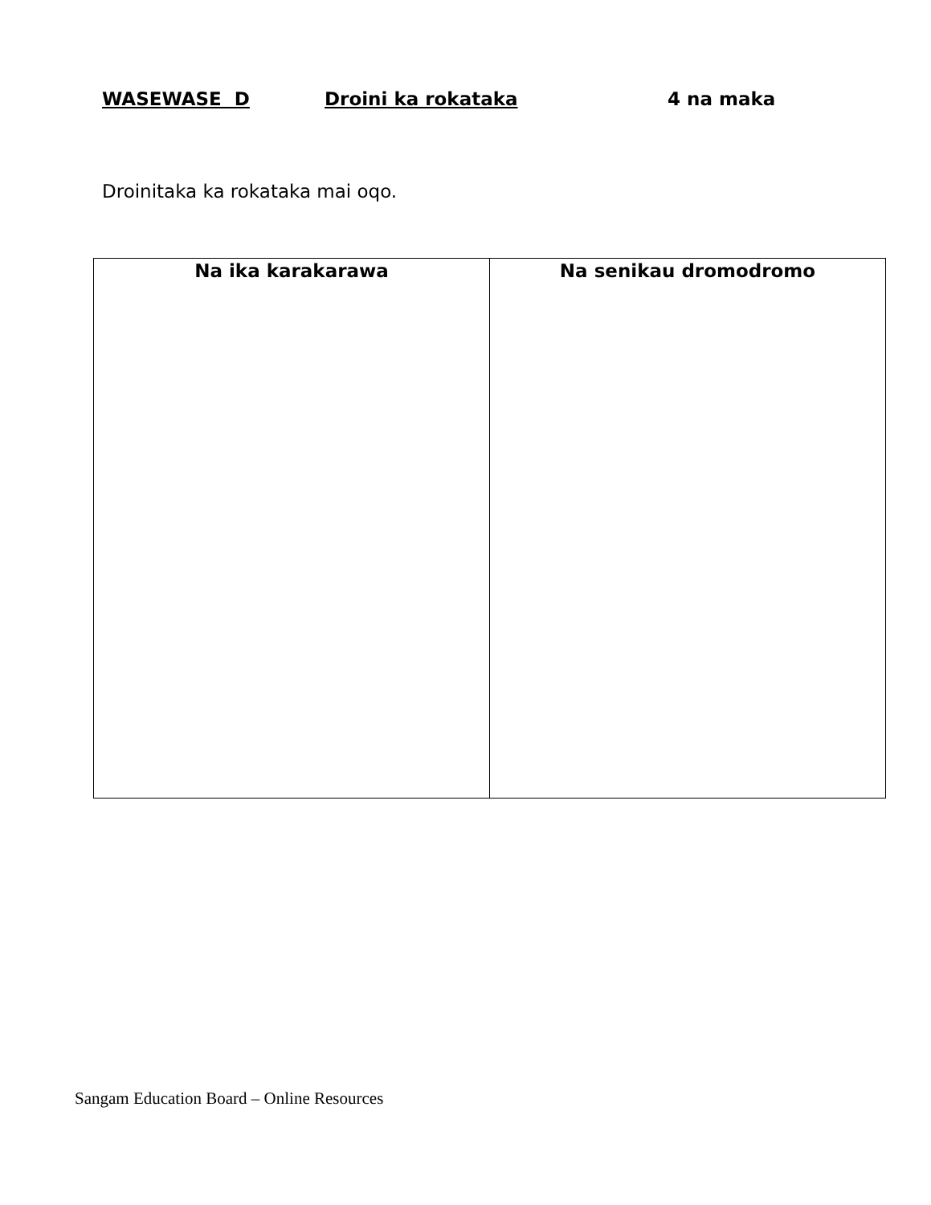WASEWASE D Droini ka rokataka 4 na maka
Droinitaka ka rokataka mai oqo.
| Na ika karakarawa | Na senikau dromodromo |
| --- | --- |
Sangam Education Board – Online Resources